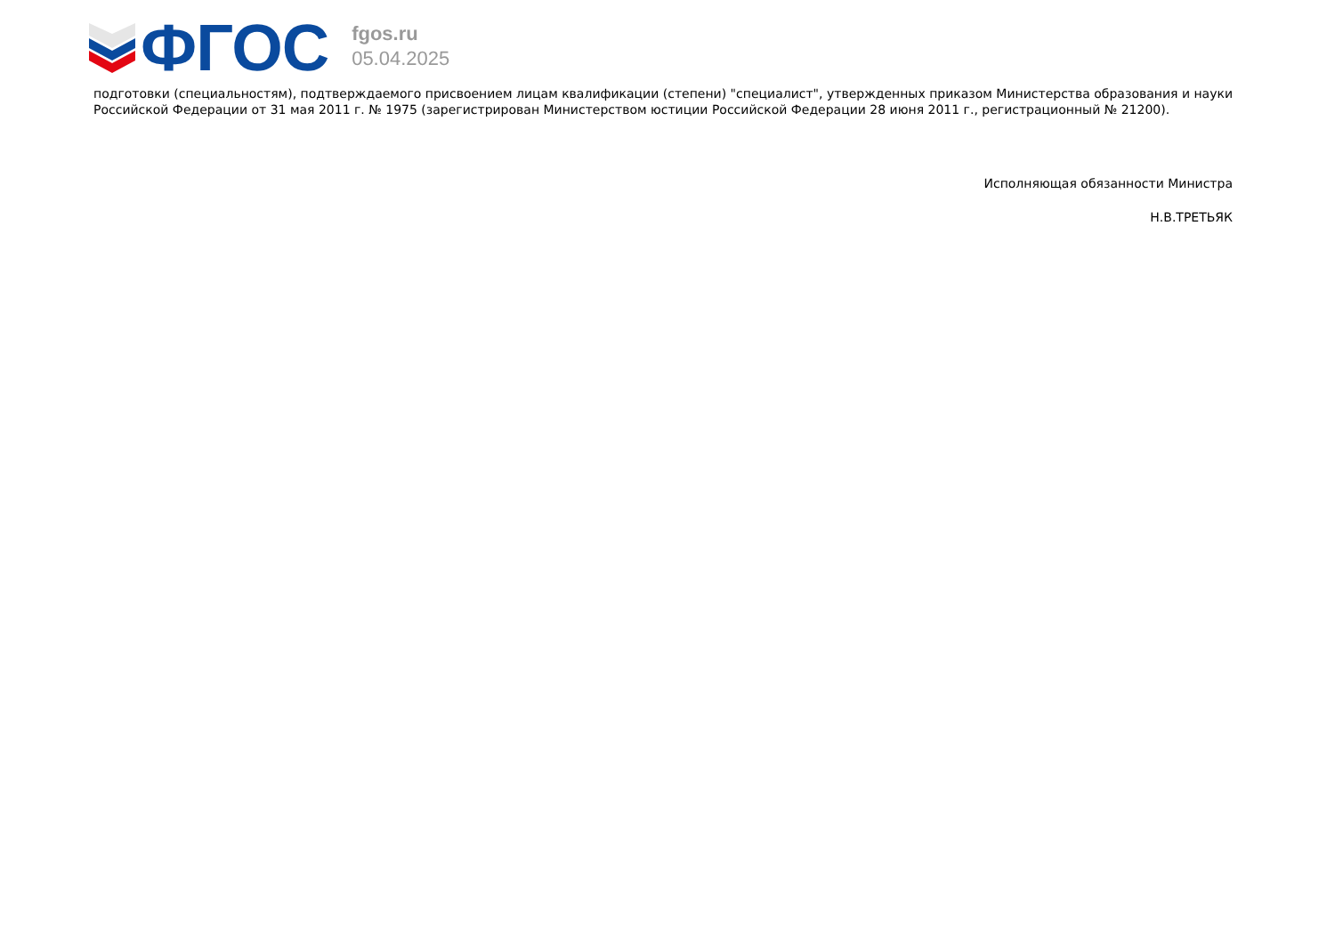ФГОС
fgos.ru
05.04.2025
подготовки (специальностям), подтверждаемого присвоением лицам квалификации (степени) "специалист", утвержденных приказом Министерства образования и науки Российской Федерации от 31 мая 2011 г. № 1975 (зарегистрирован Министерством юстиции Российской Федерации 28 июня 2011 г., регистрационный № 21200).
Исполняющая обязанности Министра
Н.В.ТРЕТЬЯК